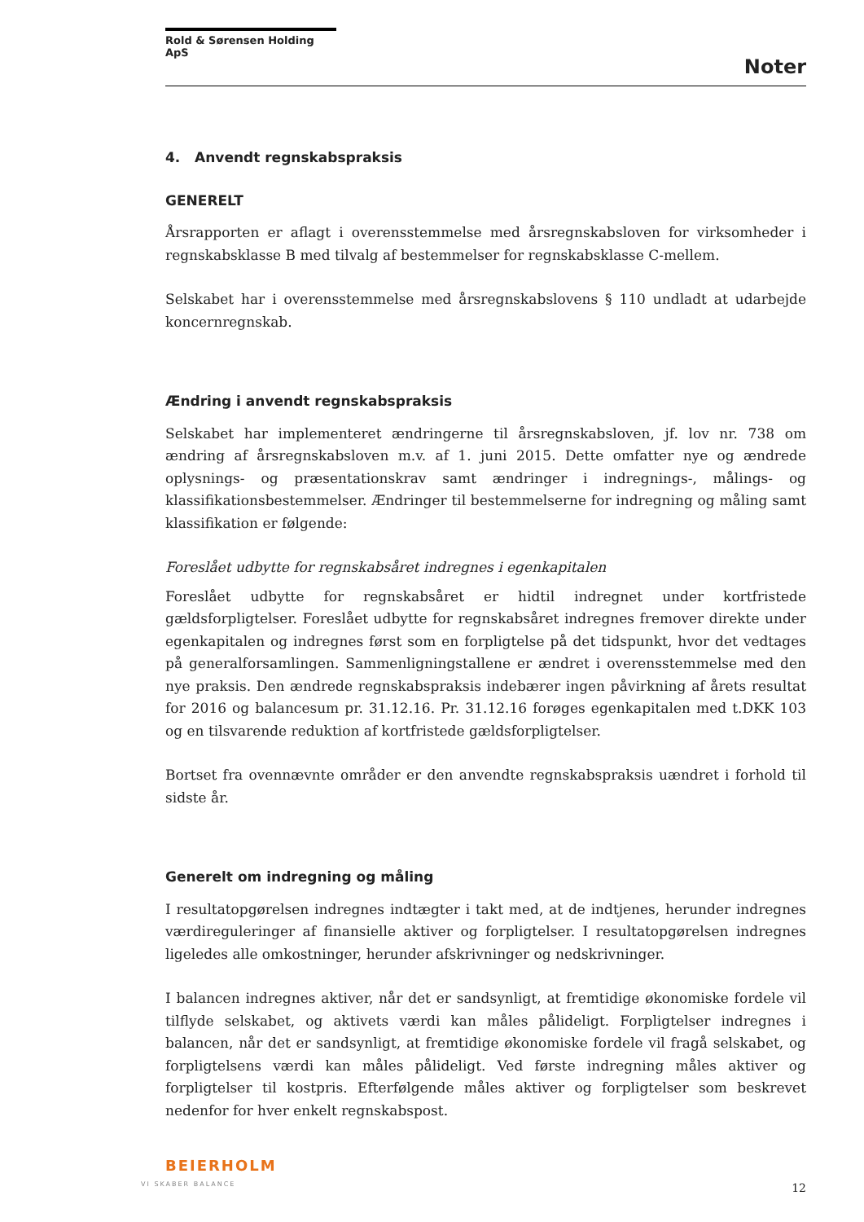Rold & Sørensen Holding ApS
Noter
4. Anvendt regnskabspraksis
GENERELT
Årsrapporten er aflagt i overensstemmelse med årsregnskabsloven for virksomheder i regnskabsklasse B med tilvalg af bestemmelser for regnskabsklasse C-mellem.
Selskabet har i overensstemmelse med årsregnskabslovens § 110 undladt at udarbejde koncernregnskab.
Ændring i anvendt regnskabspraksis
Selskabet har implementeret ændringerne til årsregnskabsloven, jf. lov nr. 738 om ændring af årsregnskabsloven m.v. af 1. juni 2015. Dette omfatter nye og ændrede oplysnings- og præsentationskrav samt ændringer i indregnings-, målings- og klassifikationsbestemmelser. Ændringer til bestemmelserne for indregning og måling samt klassifikation er følgende:
Foreslået udbytte for regnskabsåret indregnes i egenkapitalen
Foreslået udbytte for regnskabsåret er hidtil indregnet under kortfristede gældsforpligtelser. Foreslået udbytte for regnskabsåret indregnes fremover direkte under egenkapitalen og indregnes først som en forpligtelse på det tidspunkt, hvor det vedtages på generalforsamlingen. Sammenligningstallene er ændret i overensstemmelse med den nye praksis. Den ændrede regnskabspraksis indebærer ingen påvirkning af årets resultat for 2016 og balancesum pr. 31.12.16. Pr. 31.12.16 forøges egenkapitalen med t.DKK 103 og en tilsvarende reduktion af kortfristede gældsforpligtelser.
Bortset fra ovennævnte områder er den anvendte regnskabspraksis uændret i forhold til sidste år.
Generelt om indregning og måling
I resultatopgørelsen indregnes indtægter i takt med, at de indtjenes, herunder indregnes værdireguleringer af finansielle aktiver og forpligtelser. I resultatopgørelsen indregnes ligeledes alle omkostninger, herunder afskrivninger og nedskrivninger.
I balancen indregnes aktiver, når det er sandsynligt, at fremtidige økonomiske fordele vil tilflyde selskabet, og aktivets værdi kan måles pålideligt. Forpligtelser indregnes i balancen, når det er sandsynligt, at fremtidige økonomiske fordele vil fragå selskabet, og forpligtelsens værdi kan måles pålideligt. Ved første indregning måles aktiver og forpligtelser til kostpris. Efterfølgende måles aktiver og forpligtelser som beskrevet nedenfor for hver enkelt regnskabspost.
BEIERHOLM
VI SKABER BALANCE
12